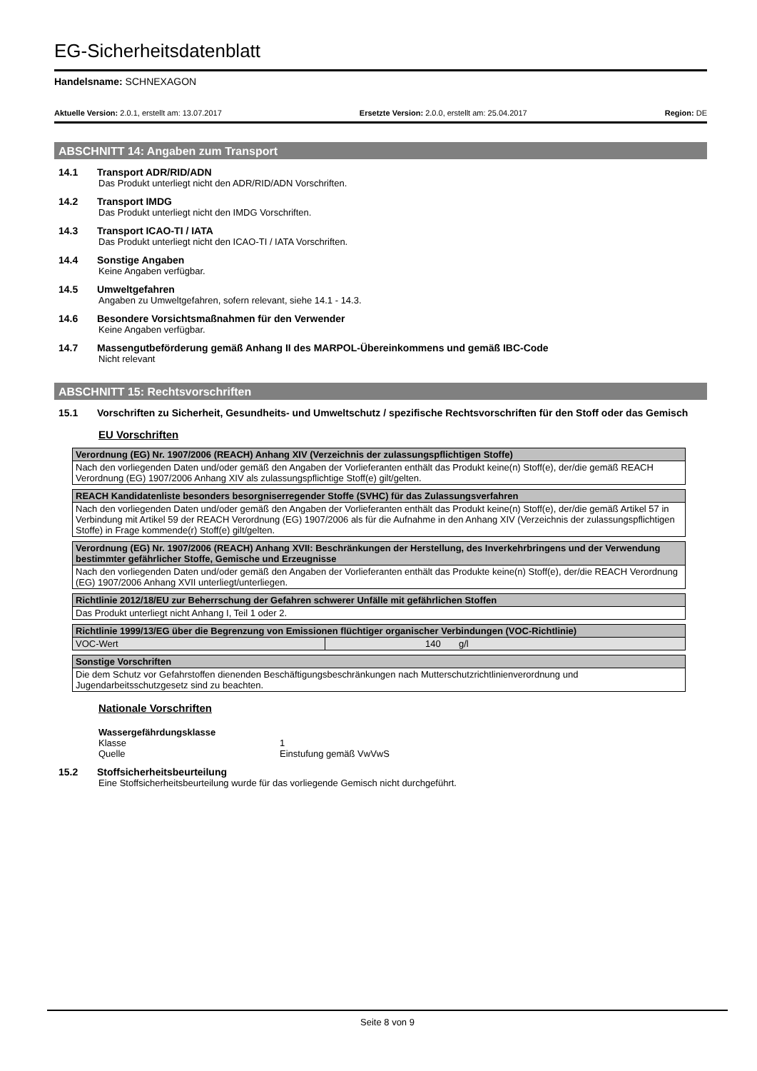EG-Sicherheitsdatenblatt
Handelsname: SCHNEXAGON
Aktuelle Version: 2.0.1, erstellt am: 13.07.2017 Ersetzte Version: 2.0.0, erstellt am: 25.04.2017 Region: DE
ABSCHNITT 14: Angaben zum Transport
14.1 Transport ADR/RID/ADN
Das Produkt unterliegt nicht den ADR/RID/ADN Vorschriften.
14.2 Transport IMDG
Das Produkt unterliegt nicht den IMDG Vorschriften.
14.3 Transport ICAO-TI / IATA
Das Produkt unterliegt nicht den ICAO-TI / IATA Vorschriften.
14.4 Sonstige Angaben
Keine Angaben verfügbar.
14.5 Umweltgefahren
Angaben zu Umweltgefahren, sofern relevant, siehe 14.1 - 14.3.
14.6 Besondere Vorsichtsmaßnahmen für den Verwender
Keine Angaben verfügbar.
14.7 Massengutbeförderung gemäß Anhang II des MARPOL-Übereinkommens und gemäß IBC-Code
Nicht relevant
ABSCHNITT 15: Rechtsvorschriften
15.1 Vorschriften zu Sicherheit, Gesundheits- und Umweltschutz / spezifische Rechtsvorschriften für den Stoff oder das Gemisch
EU Vorschriften
| Verordnung (EG) Nr. 1907/2006 (REACH) Anhang XIV (Verzeichnis der zulassungspflichtigen Stoffe) |
| --- |
| Nach den vorliegenden Daten und/oder gemäß den Angaben der Vorlieferanten enthält das Produkt keine(n) Stoff(e), der/die gemäß REACH Verordnung (EG) 1907/2006 Anhang XIV als zulassungspflichtige Stoff(e) gilt/gelten. |
| REACH Kandidatenliste besonders besorgniserregender Stoffe (SVHC) für das Zulassungsverfahren |
| --- |
| Nach den vorliegenden Daten und/oder gemäß den Angaben der Vorlieferanten enthält das Produkt keine(n) Stoff(e), der/die gemäß Artikel 57 in Verbindung mit Artikel 59 der REACH Verordnung (EG) 1907/2006 als für die Aufnahme in den Anhang XIV (Verzeichnis der zulassungspflichtigen Stoffe) in Frage kommende(r) Stoff(e) gilt/gelten. |
| Verordnung (EG) Nr. 1907/2006 (REACH) Anhang XVII: Beschränkungen der Herstellung, des Inverkehrbringens und der Verwendung bestimmter gefährlicher Stoffe, Gemische und Erzeugnisse |
| --- |
| Nach den vorliegenden Daten und/oder gemäß den Angaben der Vorlieferanten enthält das Produkte keine(n) Stoff(e), der/die REACH Verordnung (EG) 1907/2006 Anhang XVII unterliegt/unterliegen. |
| Richtlinie 2012/18/EU zur Beherrschung der Gefahren schwerer Unfälle mit gefährlichen Stoffen |
| --- |
| Das Produkt unterliegt nicht Anhang I, Teil 1 oder 2. |
| Richtlinie 1999/13/EG über die Begrenzung von Emissionen flüchtiger organischer Verbindungen (VOC-Richtlinie) | |
| --- | --- |
| VOC-Wert | 140 g/l |
| Sonstige Vorschriften |
| --- |
| Die dem Schutz vor Gefahrstoffen dienenden Beschäftigungsbeschränkungen nach Mutterschutzrichtlinienverordnung und Jugendarbeitsschutzgesetz sind zu beachten. |
Nationale Vorschriften
Wassergefährdungsklasse
Klasse 1
Quelle Einstufung gemäß VwVwS
15.2 Stoffsicherheitsbeurteilung
Eine Stoffsicherheitsbeurteilung wurde für das vorliegende Gemisch nicht durchgeführt.
Seite 8 von 9